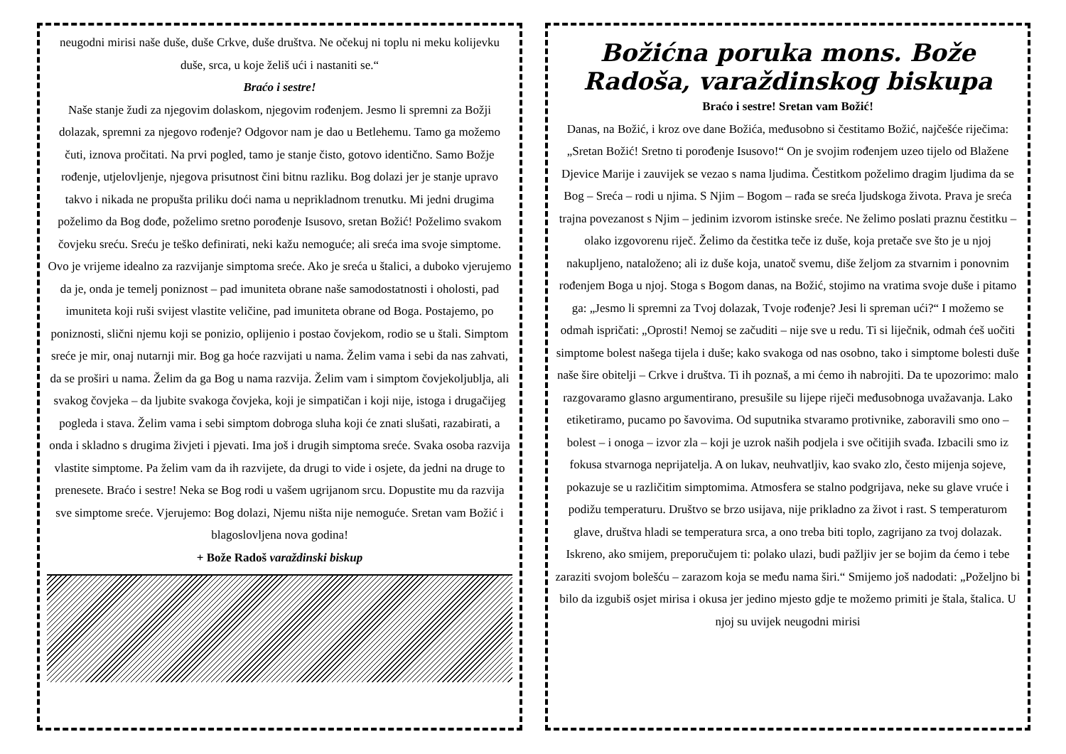neugodni mirisi naše duše, duše Crkve, duše društva. Ne očekuj ni toplu ni meku kolijevku duše, srca, u koje želiš ući i nastaniti se.“
Braćo i sestre!
Naše stanje žudi za njegovim dolaskom, njegovim rođenjem. Jesmo li spremni za Božji dolazak, spremni za njegovo rođenje? Odgovor nam je dao u Betlehemu. Tamo ga možemo čuti, iznova pročitati. Na prvi pogled, tamo je stanje čisto, gotovo identično. Samo Božje rođenje, utjelovljenje, njegova prisutnost čini bitnu razliku. Bog dolazi jer je stanje upravo takvo i nikada ne propušta priliku doći nama u neprikladnom trenutku. Mi jedni drugima poželimo da Bog dođe, poželimo sretno porođenje Isusovo, sretan Božić! Poželimo svakom čovjeku sreću. Sreću je teško definirati, neki kažu nemoguće; ali sreća ima svoje simptome. Ovo je vrijeme idealno za razvijanje simptoma sreće. Ako je sreća u štalici, a duboko vjerujemo da je, onda je temelj poniznost – pad imuniteta obrane naše samodostatnosti i oholosti, pad imuniteta koji ruši svijest vlastite veličine, pad imuniteta obrane od Boga. Postajemo, po poniznosti, slični njemu koji se ponizio, oplijenio i postao čovjekom, rodio se u štali. Simptom sreće je mir, onaj nutarnji mir. Bog ga hoće razvijati u nama. Želim vama i sebi da nas zahvati, da se proširi u nama. Želim da ga Bog u nama razvija. Želim vam i simptom čovjekoljublja, ali svakog čovjeka – da ljubite svakoga čovjeka, koji je simpatičan i koji nije, istoga i drugačijeg pogleda i stava. Želim vama i sebi simptom dobroga sluha koji će znati slušati, razabirati, a onda i skladno s drugima živjeti i pjevati. Ima još i drugih simptoma sreće. Svaka osoba razvija vlastite simptome. Pa želim vam da ih razvijete, da drugi to vide i osjete, da jedni na druge to prenesete. Braćo i sestre! Neka se Bog rodi u vašem ugrijanom srcu. Dopustite mu da razvija sve simptome sreće. Vjerujemo: Bog dolazi, Njemu ništa nije nemoguće. Sretan vam Božić i blagoslovljena nova godina!
+ Bože Radoš varaždinski biskup
Božićna poruka mons. Bože Radoša, varaždinskog biskupa
Braćo i sestre! Sretan vam Božić!
Danas, na Božić, i kroz ove dane Božića, međusobno si čestitamo Božić, najčešće riječima: „Sretan Božić! Sretno ti porođenje Isusovo!“ On je svojim rođenjem uzeo tijelo od Blažene Djevice Marije i zauvijek se vezao s nama ljudima. Čestitkom poželimo dragim ljudima da se Bog – Sreća – rodi u njima. S Njim – Bogom – rađa se sreća ljudskoga života. Prava je sreća trajna povezanost s Njim – jedinim izvorom istinske sreće. Ne želimo poslati praznu čestitku – olako izgovorenu riječ. Želimo da čestitka teče iz duše, koja pretače sve što je u njoj nakupljeno, nataloženo; ali iz duše koja, unatoč svemu, diše željom za stvarnim i ponovnim rođenjem Boga u njoj. Stoga s Bogom danas, na Božić, stojimo na vratima svoje duše i pitamo ga: „Jesmo li spremni za Tvoj dolazak, Tvoje rođenje? Jesi li spreman ući?“ I možemo se odmah ispričati: „Oprosti! Nemoj se začuditi – nije sve u redu. Ti si liječnik, odmah ćeš uočiti simptome bolest našega tijela i duše; kako svakoga od nas osobno, tako i simptome bolesti duše naše šire obitelji – Crkve i društva. Ti ih poznaš, a mi ćemo ih nabrojiti. Da te upozorimo: malo razgovaramo glasno argumentirano, presušile su lijepe riječi međusobnoga uvažavanja. Lako etiketiramo, pucamo po šavovima. Od suputnika stvaramo protivnike, zaboravili smo ono – bolest – i onoga – izvor zla – koji je uzrok naših podjela i sve očitijih svađa. Izbacili smo iz fokusa stvarnoga neprijatelja. A on lukav, neuhvatljiv, kao svako zlo, često mijenja sojeve, pokazuje se u različitim simptomima. Atmosfera se stalno podgrijava, neke su glave vruće i podižu temperaturu. Društvo se brzo usijava, nije prikladno za život i rast. S temperaturom glave, društva hladi se temperatura srca, a ono treba biti toplo, zagrijano za tvoj dolazak. Iskreno, ako smijem, preporučujem ti: polako ulazi, budi pažljiv jer se bojim da ćemo i tebe zaraziti svojom bolešću – zarazom koja se među nama širi.“ Smijemo još nadodati: „Poželjno bi bilo da izgubiš osjet mirisa i okusa jer jedino mjesto gdje te možemo primiti je štala, štalica. U njoj su uvijek neugodni mirisi